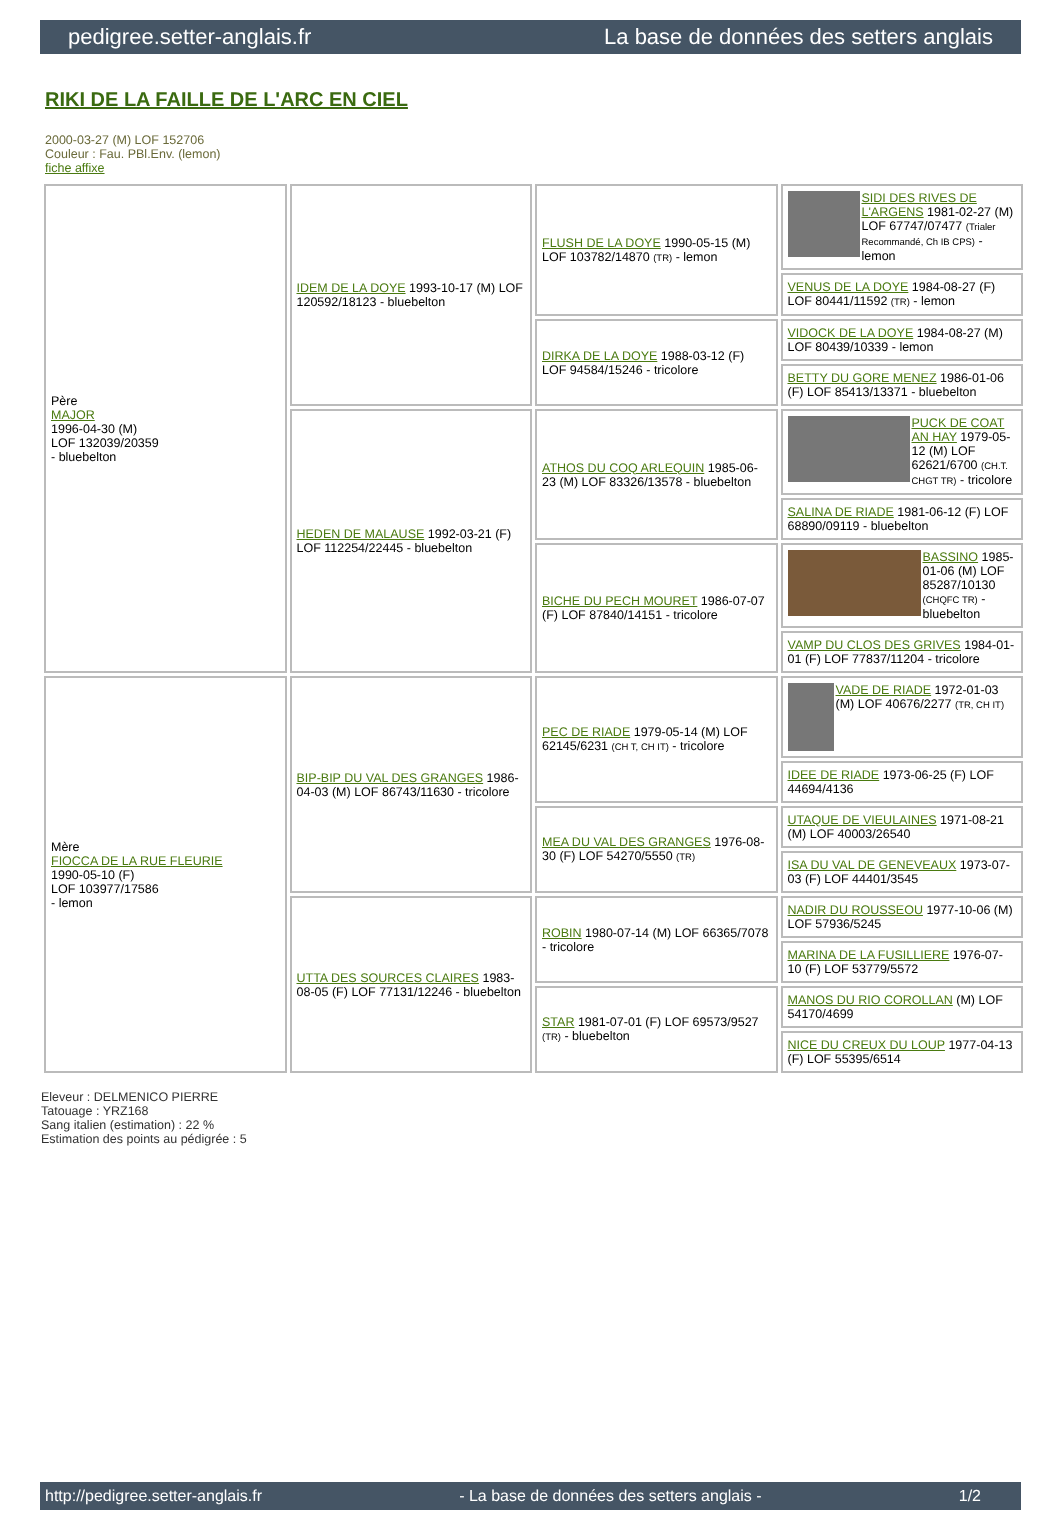pedigree.setter-anglais.fr La base de données des setters anglais
RIKI DE LA FAILLE DE L'ARC EN CIEL
2000-03-27 (M) LOF 152706
Couleur : Fau. PBl.Env. (lemon)
fiche affixe
| Père MAJOR 1996-04-30 (M) LOF 132039/20359 - bluebelton | IDEM DE LA DOYE 1993-10-17 (M) LOF 120592/18123 - bluebelton | FLUSH DE LA DOYE 1990-05-15 (M) LOF 103782/14870 (TR) - lemon | SIDI DES RIVES DE L'ARGENS 1981-02-27 (M) LOF 67747/07477 (Trialer Recommandé, Ch IB CPS) - lemon |
| | | | VENUS DE LA DOYE 1984-08-27 (F) LOF 80441/11592 (TR) - lemon |
| | | DIRKA DE LA DOYE 1988-03-12 (F) LOF 94584/15246 - tricolore | VIDOCK DE LA DOYE 1984-08-27 (M) LOF 80439/10339 - lemon |
| | | | BETTY DU GORE MENEZ 1986-01-06 (F) LOF 85413/13371 - bluebelton |
| | HEDEN DE MALAUSE 1992-03-21 (F) LOF 112254/22445 - bluebelton | ATHOS DU COQ ARLEQUIN 1985-06-23 (M) LOF 83326/13578 - bluebelton | PUCK DE COAT AN HAY 1979-05-12 (M) LOF 62621/6700 (CH.T. CHGT TR) - tricolore |
| | | | SALINA DE RIADE 1981-06-12 (F) LOF 68890/09119 - bluebelton |
| | | BICHE DU PECH MOURET 1986-07-07 (F) LOF 87840/14151 - tricolore | BASSINO 1985-01-06 (M) LOF 85287/10130 (CHQFC TR) - bluebelton |
| | | | VAMP DU CLOS DES GRIVES 1984-01-01 (F) LOF 77837/11204 - tricolore |
| Mère FIOCCA DE LA RUE FLEURIE 1990-05-10 (F) LOF 103977/17586 - lemon | BIP-BIP DU VAL DES GRANGES 1986-04-03 (M) LOF 86743/11630 - tricolore | PEC DE RIADE 1979-05-14 (M) LOF 62145/6231 (CH T, CH IT) - tricolore | VADE DE RIADE 1972-01-03 (M) LOF 40676/2277 (TR, CH IT) |
| | | | IDEE DE RIADE 1973-06-25 (F) LOF 44694/4136 |
| | | MEA DU VAL DES GRANGES 1976-08-30 (F) LOF 54270/5550 (TR) | UTAQUE DE VIEULAINES 1971-08-21 (M) LOF 40003/26540 |
| | | | ISA DU VAL DE GENEVEAUX 1973-07-03 (F) LOF 44401/3545 |
| | UTTA DES SOURCES CLAIRES 1983-08-05 (F) LOF 77131/12246 - bluebelton | ROBIN 1980-07-14 (M) LOF 66365/7078 - tricolore | NADIR DU ROUSSEOU 1977-10-06 (M) LOF 57936/5245 |
| | | | MARINA DE LA FUSILLIERE 1976-07-10 (F) LOF 53779/5572 |
| | | STAR 1981-07-01 (F) LOF 69573/9527 (TR) - bluebelton | MANOS DU RIO COROLLAN (M) LOF 54170/4699 |
| | | | NICE DU CREUX DU LOUP 1977-04-13 (F) LOF 55395/6514 |
Eleveur : DELMENICO PIERRE
Tatouage : YRZ168
Sang italien (estimation) : 22 %
Estimation des points au pédigrée : 5
http://pedigree.setter-anglais.fr - La base de données des setters anglais - 1/2